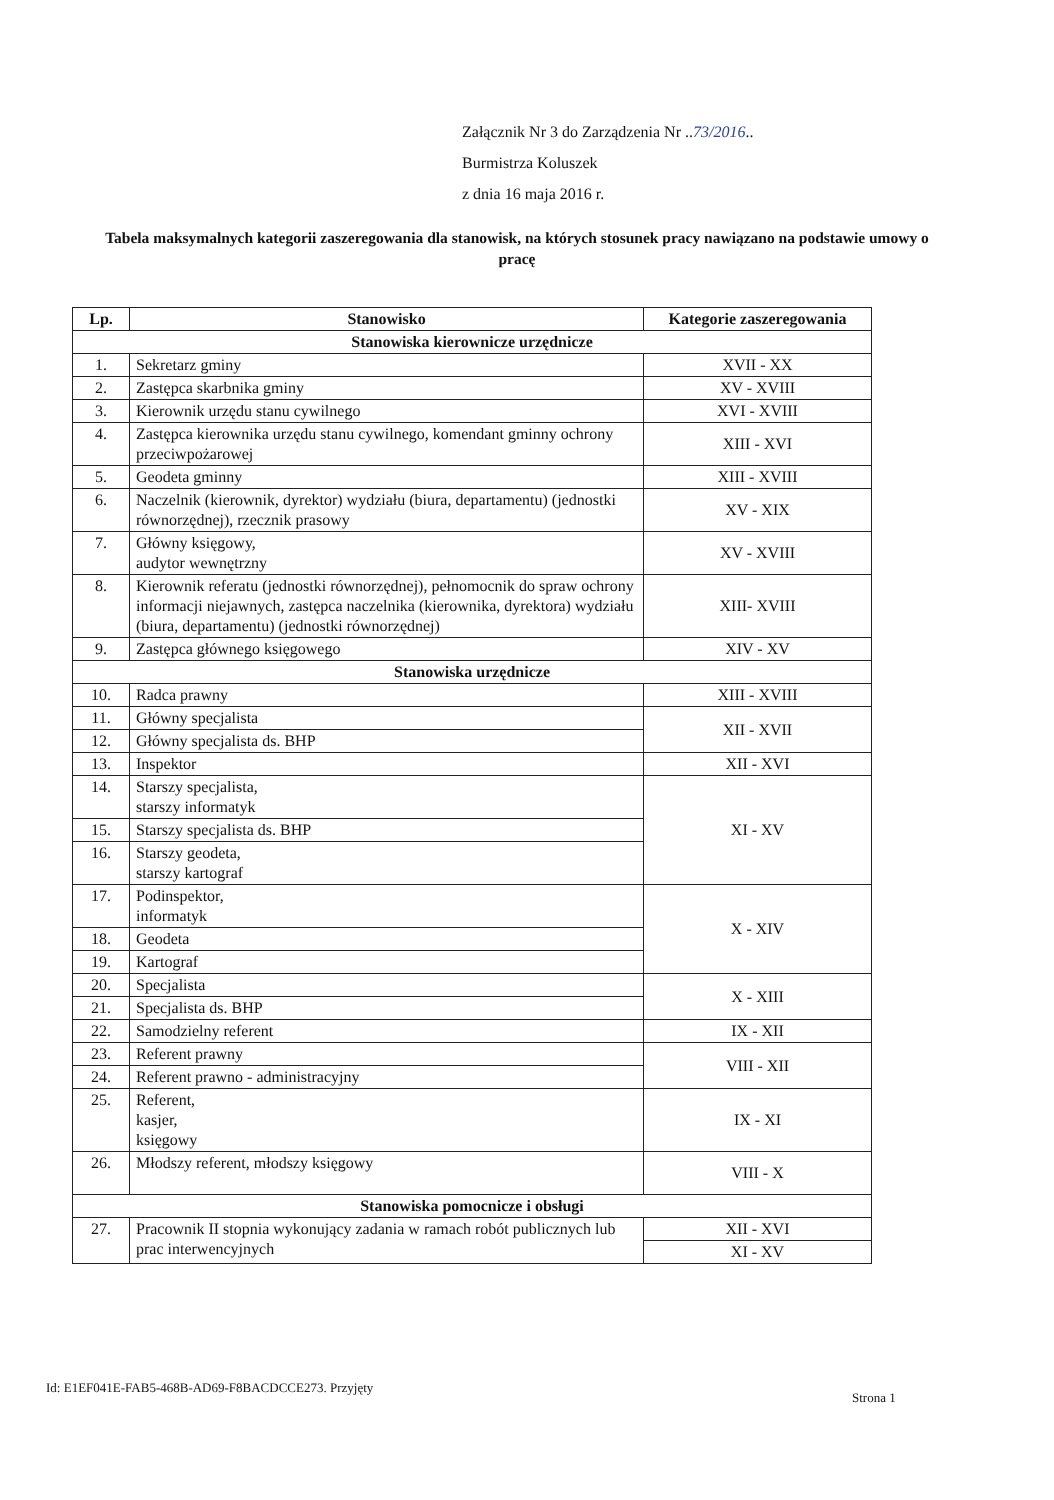Załącznik Nr 3 do Zarządzenia Nr ..73/2016..
Burmistrza Koluszek
z dnia 16 maja 2016 r.
Tabela maksymalnych kategorii zaszeregowania dla stanowisk, na których stosunek pracy nawiązano na podstawie umowy o pracę
| Lp. | Stanowisko | Kategorie zaszeregowania |
| --- | --- | --- |
| Stanowiska kierownicze urzędnicze | | |
| 1. | Sekretarz gminy | XVII - XX |
| 2. | Zastępca skarbnika gminy | XV - XVIII |
| 3. | Kierownik urzędu stanu cywilnego | XVI - XVIII |
| 4. | Zastępca kierownika urzędu stanu cywilnego, komendant gminny ochrony przeciwpożarowej | XIII - XVI |
| 5. | Geodeta gminny | XIII - XVIII |
| 6. | Naczelnik (kierownik, dyrektor) wydziału (biura, departamentu) (jednostki równorzędnej), rzecznik prasowy | XV - XIX |
| 7. | Główny księgowy, audytor wewnętrzny | XV - XVIII |
| 8. | Kierownik referatu (jednostki równorzędnej), pełnomocnik do spraw ochrony informacji niejawnych, zastępca naczelnika (kierownika, dyrektora) wydziału (biura, departamentu) (jednostki równorzędnej) | XIII- XVIII |
| 9. | Zastępca głównego księgowego | XIV - XV |
| Stanowiska urzędnicze | | |
| 10. | Radca prawny | XIII - XVIII |
| 11. | Główny specjalista | XII - XVII |
| 12. | Główny specjalista ds. BHP | |
| 13. | Inspektor | XII - XVI |
| 14. | Starszy specjalista, starszy informatyk | XI - XV |
| 15. | Starszy specjalista ds. BHP | |
| 16. | Starszy geodeta, starszy kartograf | |
| 17. | Podinspektor, informatyk | X - XIV |
| 18. | Geodeta | |
| 19. | Kartograf | |
| 20. | Specjalista | X - XIII |
| 21. | Specjalista ds. BHP | |
| 22. | Samodzielny referent | IX - XII |
| 23. | Referent prawny | VIII - XII |
| 24. | Referent prawno - administracyjny | |
| 25. | Referent, kasjer, księgowy | IX - XI |
| 26. | Młodszy referent, młodszy księgowy | VIII - X |
| Stanowiska pomocnicze i obsługi | | |
| 27. | Pracownik II stopnia wykonujący zadania w ramach robót publicznych lub prac interwencyjnych | XII - XVI |
| | | XI - XV |
Id: E1EF041E-FAB5-468B-AD69-F8BACDCCE273. Przyjęty
Strona 1